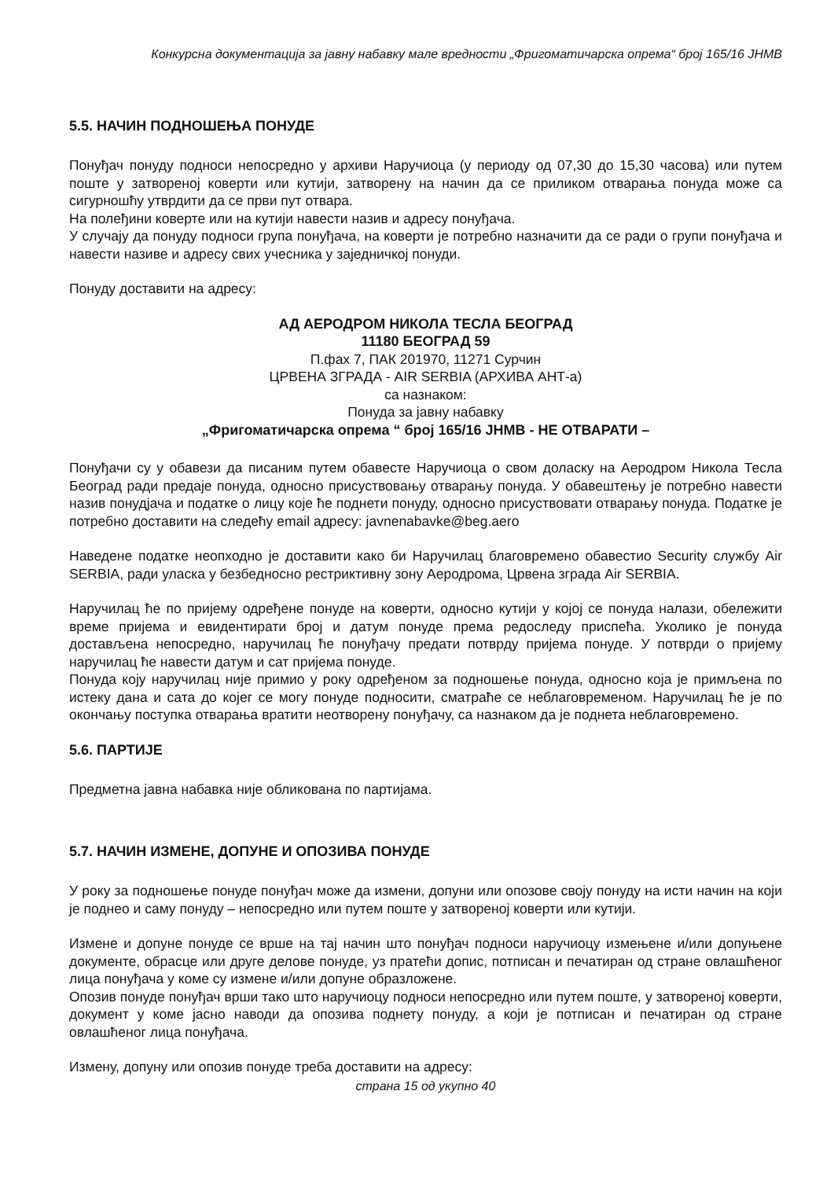Конкурсна документација за јавну набавку мале вредности „Фригоматичарска опрема“ број 165/16 ЈНМВ
5.5. НАЧИН ПОДНОШЕЊА ПОНУДЕ
Понуђач понуду подноси непосредно у архиви Наручиоца (у периоду од 07,30 до 15,30 часова) или путем поште у затвореној коверти или кутији, затворену на начин да се приликом отварања понуда може са сигурношћу утврдити да се први пут отвара.
На полеђини коверте или на кутији навести назив и адресу понуђача.
У случају да понуду подноси група понуђача, на коверти је потребно назначити да се ради о групи понуђача и навести називе и адресу свих учесника у заједничкој понуди.
Понуду доставити на адресу:
АД АЕРОДРОМ НИКОЛА ТЕСЛА БЕОГРАД
11180 БЕОГРАД 59
П.фах 7, ПАК 201970, 11271 Сурчин
ЦРВЕНА ЗГРАДА - AIR SERBIA (АРХИВА АНТ-а)
са назнаком:
Понуда за јавну набавку
„Фригоматичарска опрема “ број 165/16 ЈНМВ - НЕ ОТВАРАТИ –
Понуђачи су у обавези да писаним путем обавесте Наручиоца о свом доласку на Аеродром Никола Тесла Београд ради предаје понуда, односно присуствовању отварању понуда. У обавештењу је потребно навести назив понудјача и податке о лицу које ће поднети понуду, односно присуствовати отварању понуда. Податке је потребно доставити на следећу email адресу: javnenabavke@beg.aero
Наведене податке неопходно је доставити како би Наручилац благовремено обавестио Security службу Air SERBIA, ради уласка у безбедносно рестриктивну зону Аеродрома, Црвена зграда Air SERBIA.
Наручилац ће по пријему одређене понуде на коверти, односно кутији у којој се понуда налази, обележити време пријема и евидентирати број и датум понуде према редоследу приспећа. Уколико је понуда достављена непосредно, наручилац ће понуђачу предати потврду пријема понуде. У потврди о пријему наручилац ће навести датум и сат пријема понуде.
Понуда коју наручилац није примио у року одређеном за подношење понуда, односно која је примљена по истеку дана и сата до којег се могу понуде подносити, сматраће се неблаговременом. Наручилац ће је по окончању поступка отварања вратити неотворену понуђачу, са назнаком да је поднета неблаговремено.
5.6. ПАРТИЈЕ
Предметна јавна набавка није обликована по партијама.
5.7. НАЧИН ИЗМЕНЕ, ДОПУНЕ И ОПОЗИВА ПОНУДЕ
У року за подношење понуде понуђач може да измени, допуни или опозове своју понуду на исти начин на који је поднео и саму понуду – непосредно или путем поште у затвореној коверти или кутији.
Измене и допуне понуде се врше на тај начин што понуђач подноси наручиоцу измењене и/или допуњене документе, обрасце или друге делове понуде, уз пратећи допис, потписан и печатиран од стране овлашћеног лица понуђача у коме су измене и/или допуне образложене.
Опозив понуде понуђач врши тако што наручиоцу подноси непосредно или путем поште, у затвореној коверти, документ у коме јасно наводи да опозива поднету понуду, а који је потписан и печатиран од стране овлашћеног лица понуђача.
Измену, допуну или опозив понуде треба доставити на адресу:
страна 15 од укупно 40